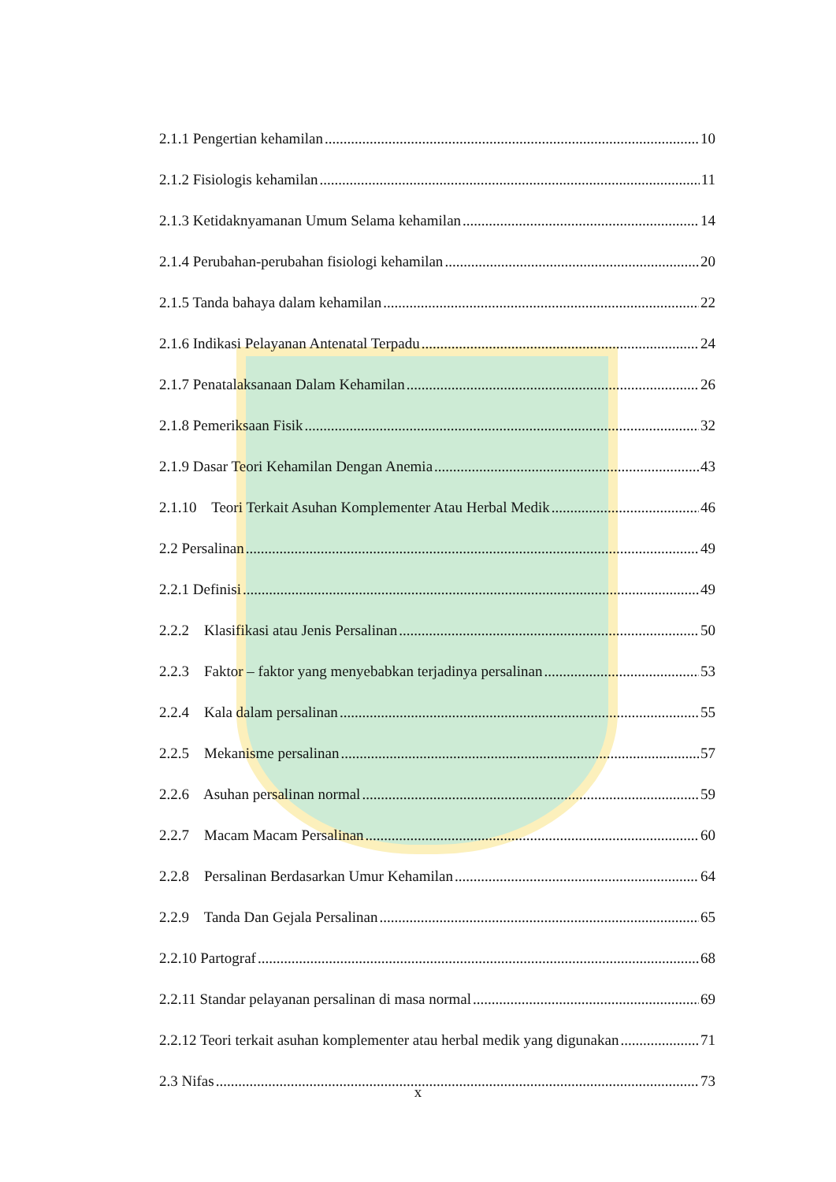2.1.1 Pengertian kehamilan 10
2.1.2 Fisiologis kehamilan 11
2.1.3 Ketidaknyamanan Umum Selama kehamilan 14
2.1.4 Perubahan-perubahan fisiologi kehamilan 20
2.1.5 Tanda bahaya dalam kehamilan 22
2.1.6 Indikasi Pelayanan Antenatal Terpadu 24
2.1.7 Penatalaksanaan Dalam Kehamilan 26
2.1.8 Pemeriksaan Fisik 32
2.1.9 Dasar Teori Kehamilan Dengan Anemia 43
2.1.10 Teori Terkait Asuhan Komplementer Atau Herbal Medik 46
2.2 Persalinan 49
2.2.1 Definisi 49
2.2.2 Klasifikasi atau Jenis Persalinan 50
2.2.3 Faktor – faktor yang menyebabkan terjadinya persalinan 53
2.2.4 Kala dalam persalinan 55
2.2.5 Mekanisme persalinan 57
2.2.6 Asuhan persalinan normal 59
2.2.7 Macam Macam Persalinan 60
2.2.8 Persalinan Berdasarkan Umur Kehamilan 64
2.2.9 Tanda Dan Gejala Persalinan 65
2.2.10 Partograf 68
2.2.11 Standar pelayanan persalinan di masa normal 69
2.2.12 Teori terkait asuhan komplementer atau herbal medik yang digunakan 71
2.3 Nifas 73
x